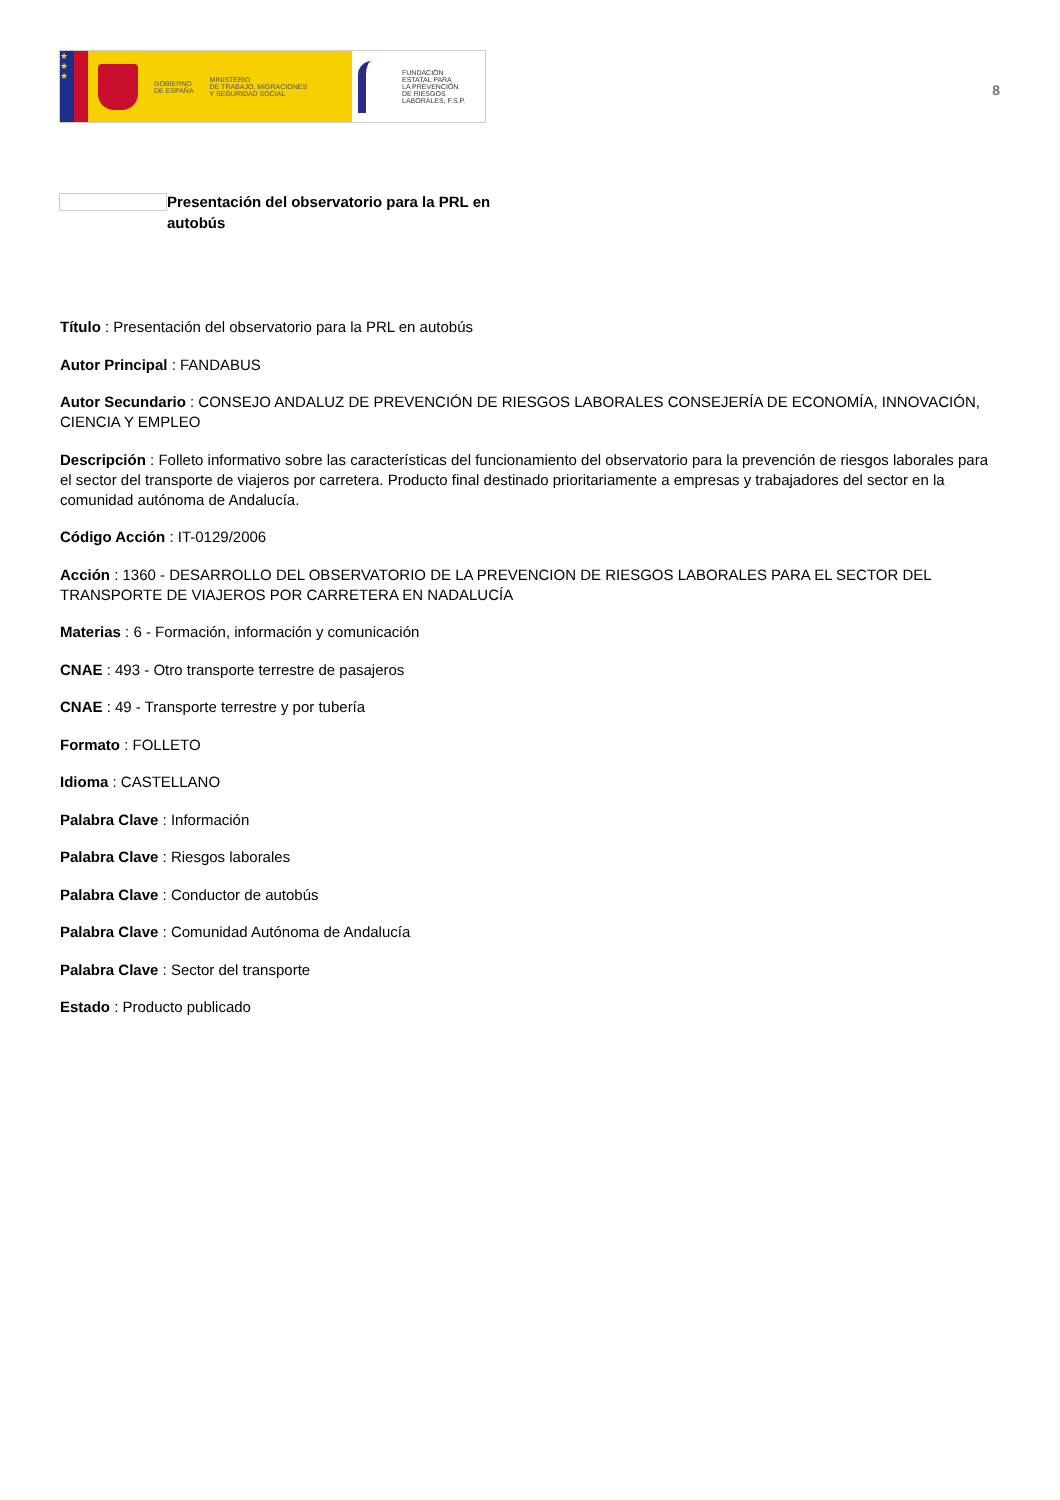★
★
★
GOBIERNO
DE ESPAÑA
MINISTERIO
DE TRABAJO, MIGRACIONES
Y SEGURIDAD SOCIAL
FUNDACIÓN
ESTATAL PARA
LA PREVENCIÓN
DE RIESGOS
LABORALES, F.S.P.
8
Presentación del observatorio para la PRL en autobús
Título : Presentación del observatorio para la PRL en autobús
Autor Principal : FANDABUS
Autor Secundario : CONSEJO ANDALUZ DE PREVENCIÓN DE RIESGOS LABORALES CONSEJERÍA DE ECONOMÍA, INNOVACIÓN, CIENCIA Y EMPLEO
Descripción : Folleto informativo sobre las características del funcionamiento del observatorio para la prevención de riesgos laborales para el sector del transporte de viajeros por carretera. Producto final destinado prioritariamente a empresas y trabajadores del sector en la comunidad autónoma de Andalucía.
Código Acción : IT-0129/2006
Acción : 1360 - DESARROLLO DEL OBSERVATORIO DE LA PREVENCION DE RIESGOS LABORALES PARA EL SECTOR DEL TRANSPORTE DE VIAJEROS POR CARRETERA EN NADALUCÍA
Materias : 6 - Formación, información y comunicación
CNAE : 493 - Otro transporte terrestre de pasajeros
CNAE : 49 - Transporte terrestre y por tubería
Formato : FOLLETO
Idioma : CASTELLANO
Palabra Clave : Información
Palabra Clave : Riesgos laborales
Palabra Clave : Conductor de autobús
Palabra Clave : Comunidad Autónoma de Andalucía
Palabra Clave : Sector del transporte
Estado : Producto publicado